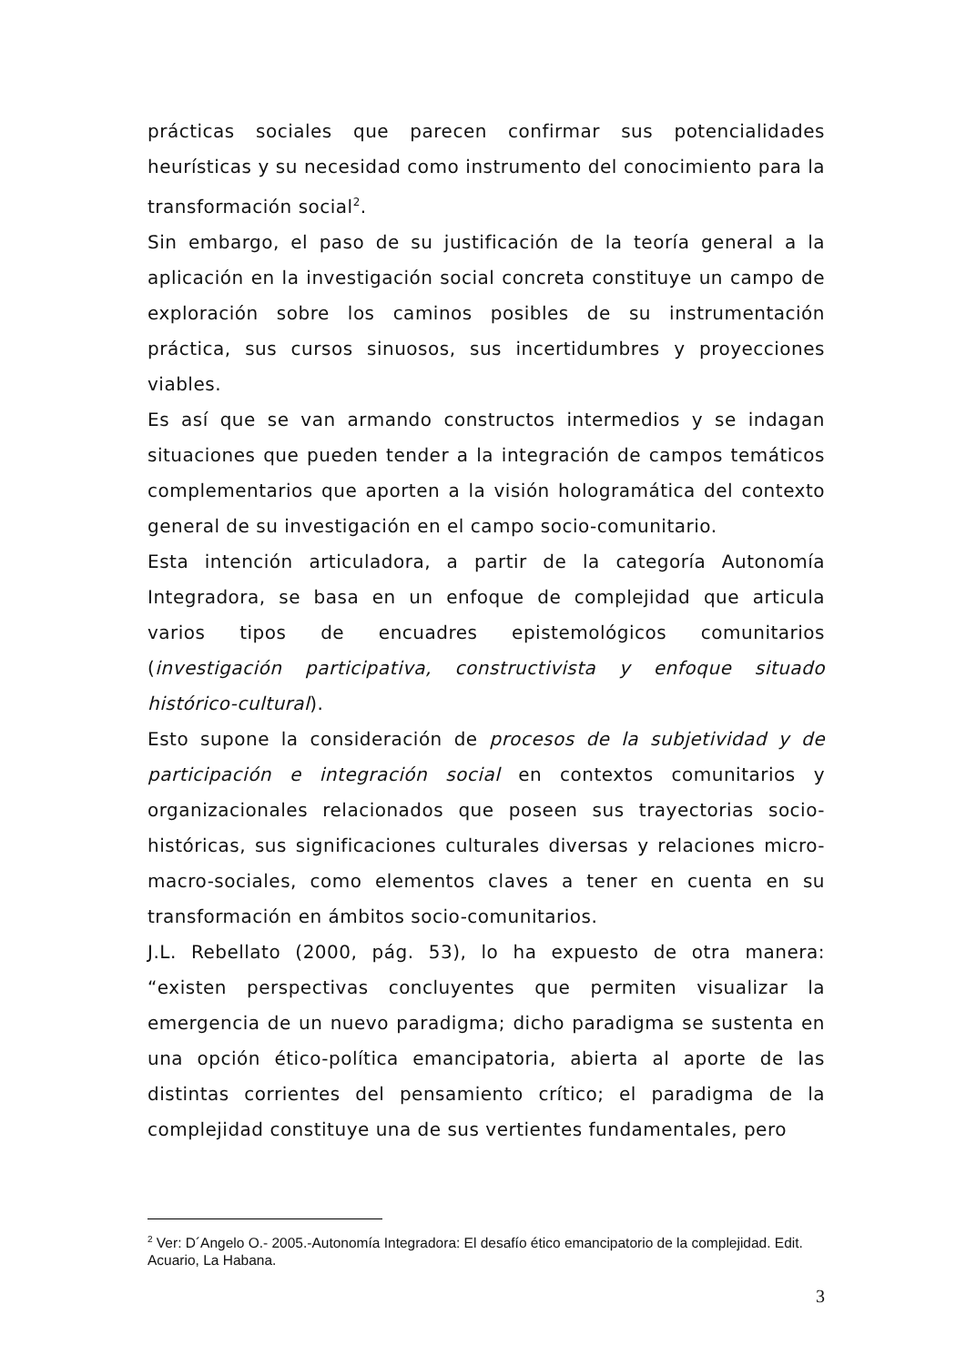prácticas sociales que parecen confirmar sus potencialidades heurísticas y su necesidad como instrumento del conocimiento para la transformación social<sup>2</sup>.
Sin embargo, el paso de su justificación de la teoría general a la aplicación en la investigación social concreta constituye un campo de exploración sobre los caminos posibles de su instrumentación práctica, sus cursos sinuosos, sus incertidumbres y proyecciones viables.
Es así que se van armando constructos intermedios y se indagan situaciones que pueden tender a la integración de campos temáticos complementarios que aporten a la visión hologramática del contexto general de su investigación en el campo socio-comunitario.
Esta intención articuladora, a partir de la categoría Autonomía Integradora, se basa en un enfoque de complejidad que articula varios tipos de encuadres epistemológicos comunitarios (investigación participativa, constructivista y enfoque situado histórico-cultural).
Esto supone la consideración de procesos de la subjetividad y de participación e integración social en contextos comunitarios y organizacionales relacionados que poseen sus trayectorias socio-históricas, sus significaciones culturales diversas y relaciones micro-macro-sociales, como elementos claves a tener en cuenta en su transformación en ámbitos socio-comunitarios.
J.L. Rebellato (2000, pág. 53), lo ha expuesto de otra manera: “existen perspectivas concluyentes que permiten visualizar la emergencia de un nuevo paradigma; dicho paradigma se sustenta en una opción ético-política emancipatoria, abierta al aporte de las distintas corrientes del pensamiento crítico; el paradigma de la complejidad constituye una de sus vertientes fundamentales, pero
<sup>2</sup> Ver: D´Angelo O.- 2005.-Autonomía Integradora: El desafío ético emancipatorio de la complejidad. Edit. Acuario, La Habana.
3